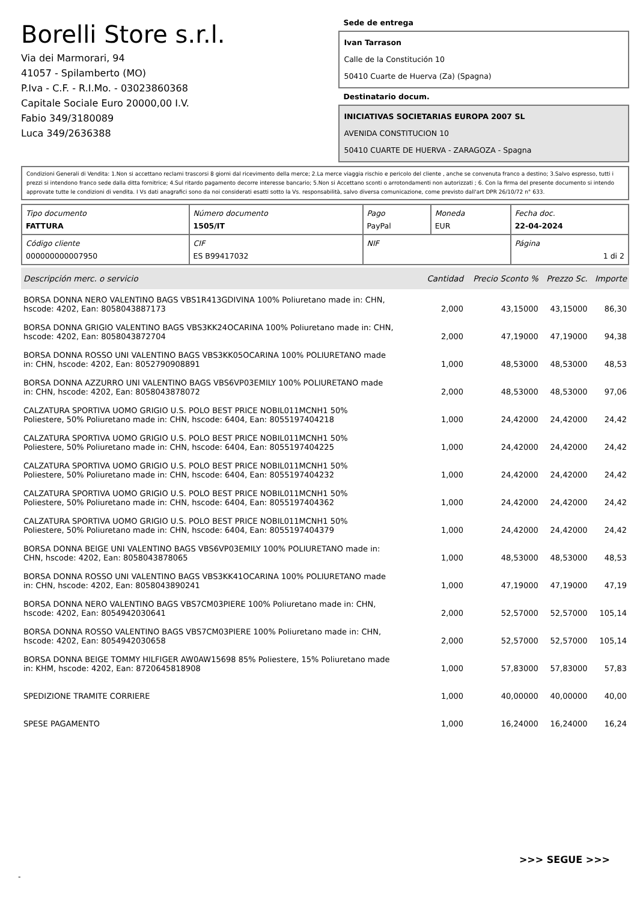Borelli Store s.r.l.
Via dei Marmorari, 94
41057 - Spilamberto (MO)
P.Iva - C.F. - R.I.Mo. - 03023860368
Capitale Sociale Euro 20000,00 I.V.
Fabio 349/3180089
Luca 349/2636388
Sede de entrega
Ivan Tarrason
Calle de la Constitución 10
50410 Cuarte de Huerva (Za) (Spagna)
Destinatario docum.
INICIATIVAS SOCIETARIAS EUROPA 2007 SL
AVENIDA CONSTITUCION 10
50410 CUARTE DE HUERVA - ZARAGOZA - Spagna
Condizioni Generali di Vendita: 1.Non si accettano reclami trascorsi 8 giorni dal ricevimento della merce; 2.La merce viaggia rischio e pericolo del cliente , anche se convenuta franco a destino; 3.Salvo espresso, tutti i prezzi si intendono franco sede dalla ditta fornitrice; 4.Sul ritardo pagamento decorre interesse bancario; 5.Non si Accettano sconti o arrotondamenti non autorizzati ; 6. Con la firma del presente documento si intendo approvate tutte le condizioni di vendita. I Vs dati anagrafici sono da noi considerati esatti sotto la Vs. responsabilità, salvo diversa comunicazione, come previsto dall'art DPR 26/10/72 n° 633.
| Tipo documento FATTURA | Número documento 1505/IT | Pago PayPal | Moneda EUR | Fecha doc. 22-04-2024 |
| Código cliente 000000000007950 | CIF ES B99417032 | NIF | | Página 1 di 2 |
| Descripción merc. o servicio | Cantidad | Precio Sconto % | Prezzo Sc. | Importe |
| --- | --- | --- | --- | --- |
| BORSA DONNA NERO VALENTINO BAGS VBS1R413GDIVINA 100% Poliuretano made in: CHN, hscode: 4202, Ean: 8058043887173 | 2,000 | 43,15000 | 43,15000 | 86,30 |
| BORSA DONNA GRIGIO VALENTINO BAGS VBS3KK24OCARINA 100% Poliuretano made in: CHN, hscode: 4202, Ean: 8058043872704 | 2,000 | 47,19000 | 47,19000 | 94,38 |
| BORSA DONNA ROSSO UNI VALENTINO BAGS VBS3KK05OCARINA 100% POLIURETANO made in: CHN, hscode: 4202, Ean: 8052790908891 | 1,000 | 48,53000 | 48,53000 | 48,53 |
| BORSA DONNA AZZURRO UNI VALENTINO BAGS VBS6VP03EMILY 100% POLIURETANO made in: CHN, hscode: 4202, Ean: 8058043878072 | 2,000 | 48,53000 | 48,53000 | 97,06 |
| CALZATURA SPORTIVA UOMO GRIGIO U.S. POLO BEST PRICE NOBIL011MCNH1 50% Poliestere, 50% Poliuretano made in: CHN, hscode: 6404, Ean: 8055197404218 | 1,000 | 24,42000 | 24,42000 | 24,42 |
| CALZATURA SPORTIVA UOMO GRIGIO U.S. POLO BEST PRICE NOBIL011MCNH1 50% Poliestere, 50% Poliuretano made in: CHN, hscode: 6404, Ean: 8055197404225 | 1,000 | 24,42000 | 24,42000 | 24,42 |
| CALZATURA SPORTIVA UOMO GRIGIO U.S. POLO BEST PRICE NOBIL011MCNH1 50% Poliestere, 50% Poliuretano made in: CHN, hscode: 6404, Ean: 8055197404232 | 1,000 | 24,42000 | 24,42000 | 24,42 |
| CALZATURA SPORTIVA UOMO GRIGIO U.S. POLO BEST PRICE NOBIL011MCNH1 50% Poliestere, 50% Poliuretano made in: CHN, hscode: 6404, Ean: 8055197404362 | 1,000 | 24,42000 | 24,42000 | 24,42 |
| CALZATURA SPORTIVA UOMO GRIGIO U.S. POLO BEST PRICE NOBIL011MCNH1 50% Poliestere, 50% Poliuretano made in: CHN, hscode: 6404, Ean: 8055197404379 | 1,000 | 24,42000 | 24,42000 | 24,42 |
| BORSA DONNA BEIGE UNI VALENTINO BAGS VBS6VP03EMILY 100% POLIURETANO made in: CHN, hscode: 4202, Ean: 8058043878065 | 1,000 | 48,53000 | 48,53000 | 48,53 |
| BORSA DONNA ROSSO UNI VALENTINO BAGS VBS3KK41OCARINA 100% POLIURETANO made in: CHN, hscode: 4202, Ean: 8058043890241 | 1,000 | 47,19000 | 47,19000 | 47,19 |
| BORSA DONNA NERO VALENTINO BAGS VBS7CM03PIERE 100% Poliuretano made in: CHN, hscode: 4202, Ean: 8054942030641 | 2,000 | 52,57000 | 52,57000 | 105,14 |
| BORSA DONNA ROSSO VALENTINO BAGS VBS7CM03PIERE 100% Poliuretano made in: CHN, hscode: 4202, Ean: 8054942030658 | 2,000 | 52,57000 | 52,57000 | 105,14 |
| BORSA DONNA BEIGE TOMMY HILFIGER AW0AW15698 85% Poliestere, 15% Poliuretano made in: KHM, hscode: 4202, Ean: 8720645818908 | 1,000 | 57,83000 | 57,83000 | 57,83 |
| SPEDIZIONE TRAMITE CORRIERE | 1,000 | 40,00000 | 40,00000 | 40,00 |
| SPESE PAGAMENTO | 1,000 | 16,24000 | 16,24000 | 16,24 |
>>> SEGUE >>>
-